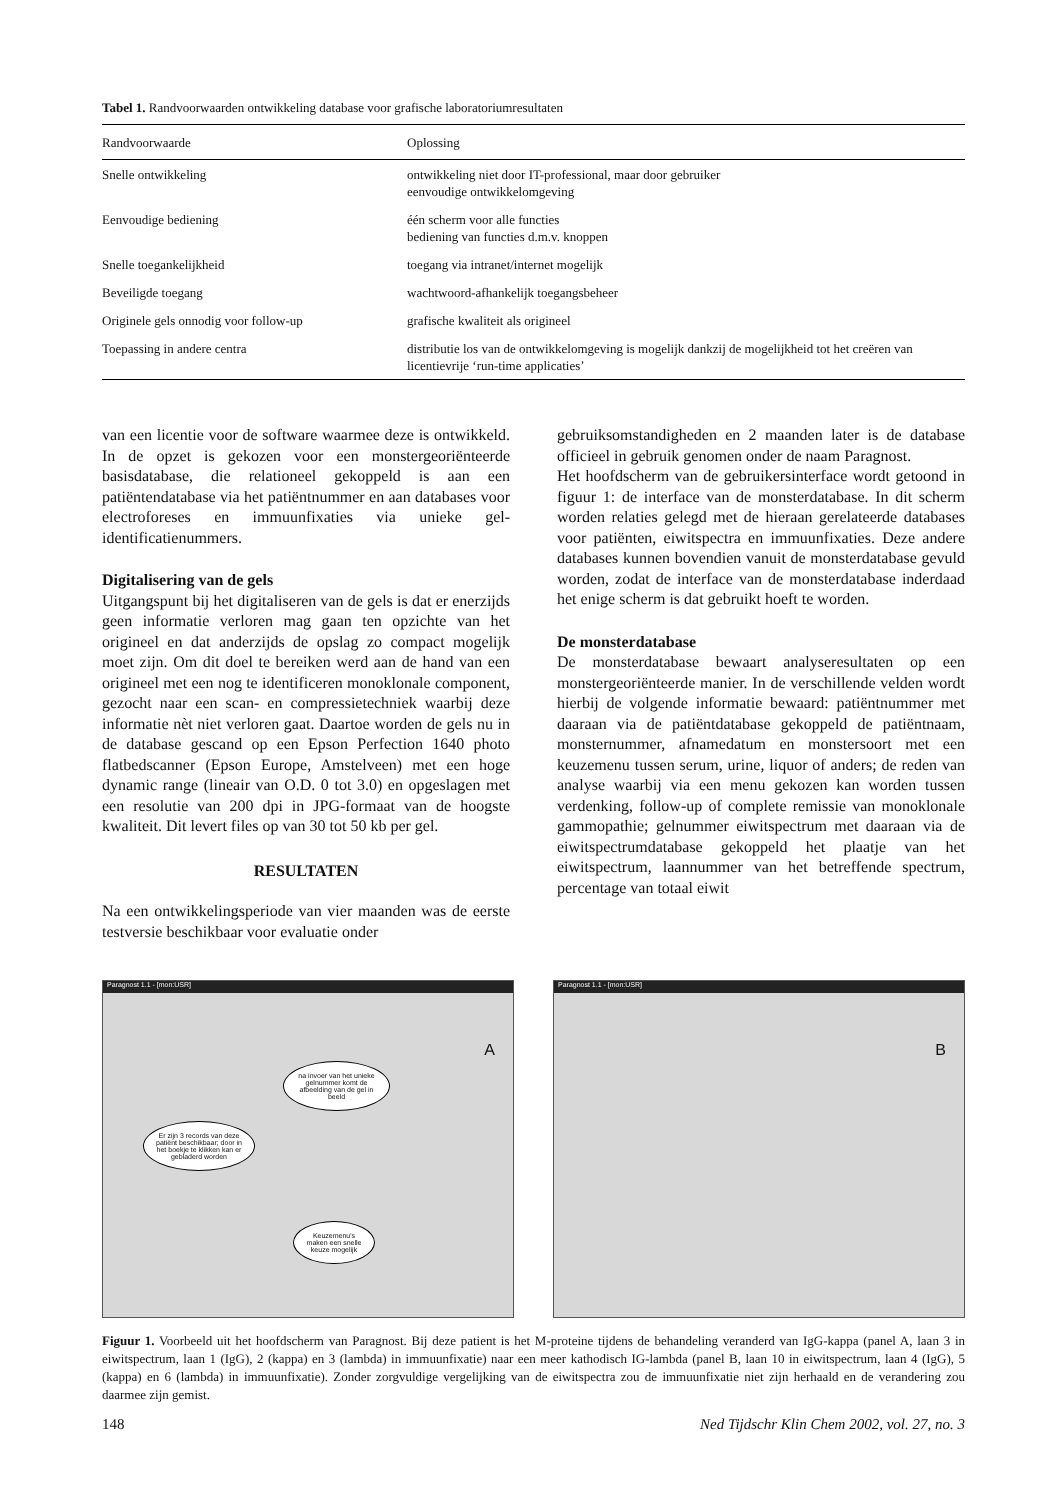Tabel 1. Randvoorwaarden ontwikkeling database voor grafische laboratoriumresultaten
| Randvoorwaarde | Oplossing |
| --- | --- |
| Snelle ontwikkeling | ontwikkeling niet door IT-professional, maar door gebruiker eenvoudige ontwikkelomgeving |
| Eenvoudige bediening | één scherm voor alle functies bediening van functies d.m.v. knoppen |
| Snelle toegankelijkheid | toegang via intranet/internet mogelijk |
| Beveiligde toegang | wachtwoord-afhankelijk toegangsbeheer |
| Originele gels onnodig voor follow-up | grafische kwaliteit als origineel |
| Toepassing in andere centra | distributie los van de ontwikkelomgeving is mogelijk dankzij de mogelijkheid tot het creëren van licentievrije ‘run-time applicaties’ |
van een licentie voor de software waarmee deze is ontwikkeld. In de opzet is gekozen voor een monstergeoriënteerde basisdatabase, die relationeel gekoppeld is aan een patiëntendatabase via het patiëntnummer en aan databases voor electroforeses en immuunfixaties via unieke gel-identificatienummers.
Digitalisering van de gels
Uitgangspunt bij het digitaliseren van de gels is dat er enerzijds geen informatie verloren mag gaan ten opzichte van het origineel en dat anderzijds de opslag zo compact mogelijk moet zijn. Om dit doel te bereiken werd aan de hand van een origineel met een nog te identificeren monoklonale component, gezocht naar een scan- en compressietechniek waarbij deze informatie nèt niet verloren gaat. Daartoe worden de gels nu in de database gescand op een Epson Perfection 1640 photo flatbedscanner (Epson Europe, Amstelveen) met een hoge dynamic range (lineair van O.D. 0 tot 3.0) en opgeslagen met een resolutie van 200 dpi in JPG-formaat van de hoogste kwaliteit. Dit levert files op van 30 tot 50 kb per gel.
RESULTATEN
Na een ontwikkelingsperiode van vier maanden was de eerste testversie beschikbaar voor evaluatie onder
gebruiksomstandigheden en 2 maanden later is de database officieel in gebruik genomen onder de naam Paragnost.
Het hoofdscherm van de gebruikersinterface wordt getoond in figuur 1: de interface van de monsterdatabase. In dit scherm worden relaties gelegd met de hieraan gerelateerde databases voor patiënten, eiwitspectra en immuunfixaties. Deze andere databases kunnen bovendien vanuit de monsterdatabase gevuld worden, zodat de interface van de monsterdatabase inderdaad het enige scherm is dat gebruikt hoeft te worden.
De monsterdatabase
De monsterdatabase bewaart analyseresultaten op een monstergeoriënteerde manier. In de verschillende velden wordt hierbij de volgende informatie bewaard: patiëntnummer met daaraan via de patiëntdatabase gekoppeld de patiëntnaam, monsternummer, afnamedatum en monstersoort met een keuzemenu tussen serum, urine, liquor of anders; de reden van analyse waarbij via een menu gekozen kan worden tussen verdenking, follow-up of complete remissie van monoklonale gammopathie; gelnummer eiwitspectrum met daaraan via de eiwitspectrumdatabase gekoppeld het plaatje van het eiwitspectrum, laannummer van het betreffende spectrum, percentage van totaal eiwit
Paragnost 1.1 - [mon:USR]
A
Er zijn 3 records van deze patiënt beschikbaar; door in het boekje te klikken kan er gebladerd worden
na invoer van het unieke gelnummer komt de afbeelding van de gel in beeld
Keuzemenu's maken een snelle keuze mogelijk
Paragnost 1.1 - [mon:USR]
B
Figuur 1. Voorbeeld uit het hoofdscherm van Paragnost. Bij deze patient is het M-proteine tijdens de behandeling veranderd van IgG-kappa (panel A, laan 3 in eiwitspectrum, laan 1 (IgG), 2 (kappa) en 3 (lambda) in immuunfixatie) naar een meer kathodisch IG-lambda (panel B, laan 10 in eiwitspectrum, laan 4 (IgG), 5 (kappa) en 6 (lambda) in immuunfixatie). Zonder zorgvuldige vergelijking van de eiwitspectra zou de immuunfixatie niet zijn herhaald en de verandering zou daarmee zijn gemist.
148 Ned Tijdschr Klin Chem 2002, vol. 27, no. 3